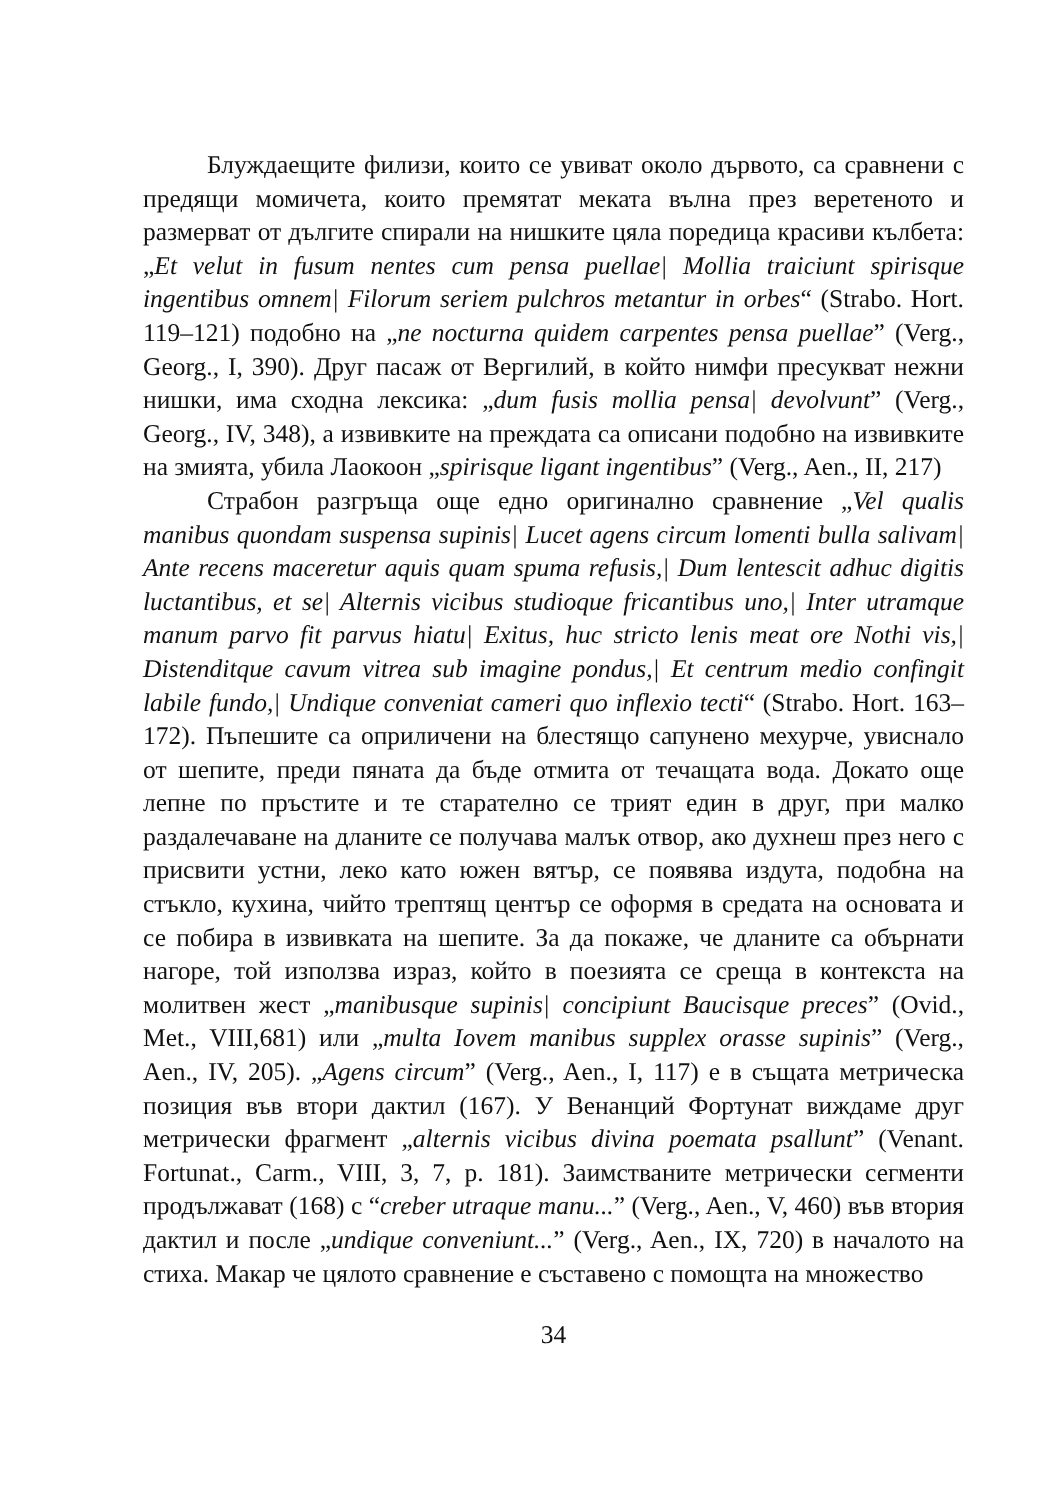Блуждаещите филизи, които се увиват около дървото, са сравнени с предящи момичета, които премятат меката вълна през веретеното и размерват от дългите спирали на нишките цяла поредица красиви кълбета: „Et velut in fusum nentes cum pensa puellae| Mollia traiciunt spirisque ingentibus omnem| Filorum seriem pulchros metantur in orbes“ (Strabo. Hort. 119–121) подобно на „ne nocturna quidem carpentes pensa puellae” (Verg., Georg., I, 390). Друг пасаж от Вергилий, в който нимфи пресукват нежни нишки, има сходна лексика: „dum fusis mollia pensa| devolvunt” (Verg., Georg., IV, 348), а извивките на преждата са описани подобно на извивките на змията, убила Лаокоон „spirisque ligant ingentibus” (Verg., Aen., II, 217)
Страбон разгръща още едно оригинално сравнение „Vel qualis manibus quondam suspensa supinis| Lucet agens circum lomenti bulla salivam| Ante recens maceretur aquis quam spuma refusis,| Dum lentescit adhuc digitis luctantibus, et se| Alternis vicibus studioque fricantibus uno,| Inter utramque manum parvo fit parvus hiatu| Exitus, huc stricto lenis meat ore Nothi vis,| Distenditque cavum vitrea sub imagine pondus,| Et centrum medio confingit labile fundo,| Undique conveniat cameri quo inflexio tecti“ (Strabo. Hort. 163–172). Пъпешите са оприличени на блестящо сапунено мехурче, увиснало от шепите, преди пяната да бъде отмита от течащата вода. Докато още лепне по пръстите и те старателно се трият един в друг, при малко раздалечаване на дланите се получава малък отвор, ако духнеш през него с присвити устни, леко като южен вятър, се появява издута, подобна на стъкло, кухина, чийто трептящ център се оформя в средата на основата и се побира в извивката на шепите. За да покаже, че дланите са обърнати нагоре, той използва израз, който в поезията се среща в контекста на молитвен жест „manibusque supinis| concipiunt Baucisque preces” (Ovid., Met., VIII,681) или „multa Iovem manibus supplex orasse supinis” (Verg., Aen., IV, 205). „Agens circum” (Verg., Aen., I, 117) е в същата метрическа позиция във втори дактил (167). У Венанций Фортунат виждаме друг метрически фрагмент „alternis vicibus divina poemata psallunt” (Venant. Fortunat., Carm., VIII, 3, 7, p. 181). Заимстваните метрически сегменти продължават (168) с “creber utraque manu...” (Verg., Aen., V, 460) във втория дактил и после „undique conveniunt...” (Verg., Aen., IX, 720) в началото на стиха. Макар че цялото сравнение е съставено с помощта на множество
34